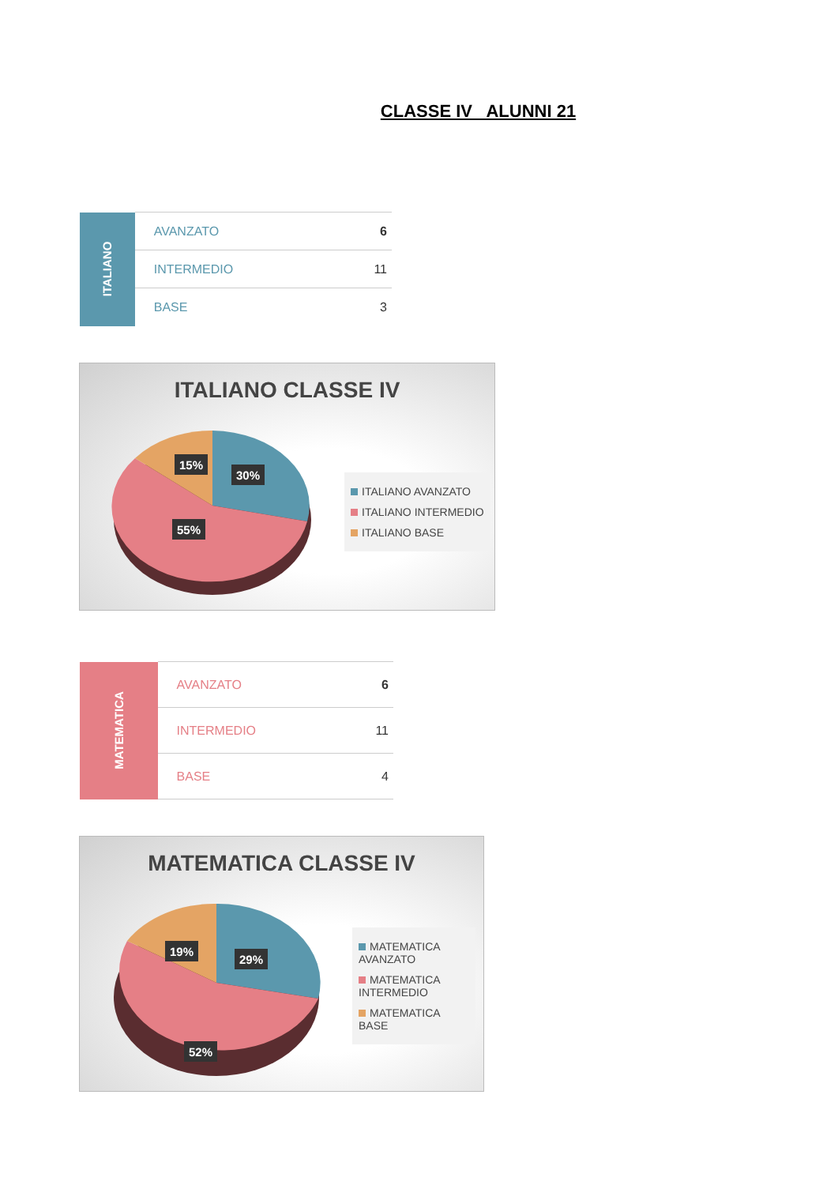CLASSE IV ALUNNI 21
| ITALIANO | AVANZATO | 6 |
| | INTERMEDIO | 11 |
| | BASE | 3 |
ITALIANO CLASSE IV
15%
30%
55%
ITALIANO AVANZATO
ITALIANO INTERMEDIO
ITALIANO BASE
| MATEMATICA | AVANZATO | 6 |
| | INTERMEDIO | 11 |
| | BASE | 4 |
MATEMATICA CLASSE IV
19%
29%
52%
MATEMATICA AVANZATO
MATEMATICA INTERMEDIO
MATEMATICA BASE